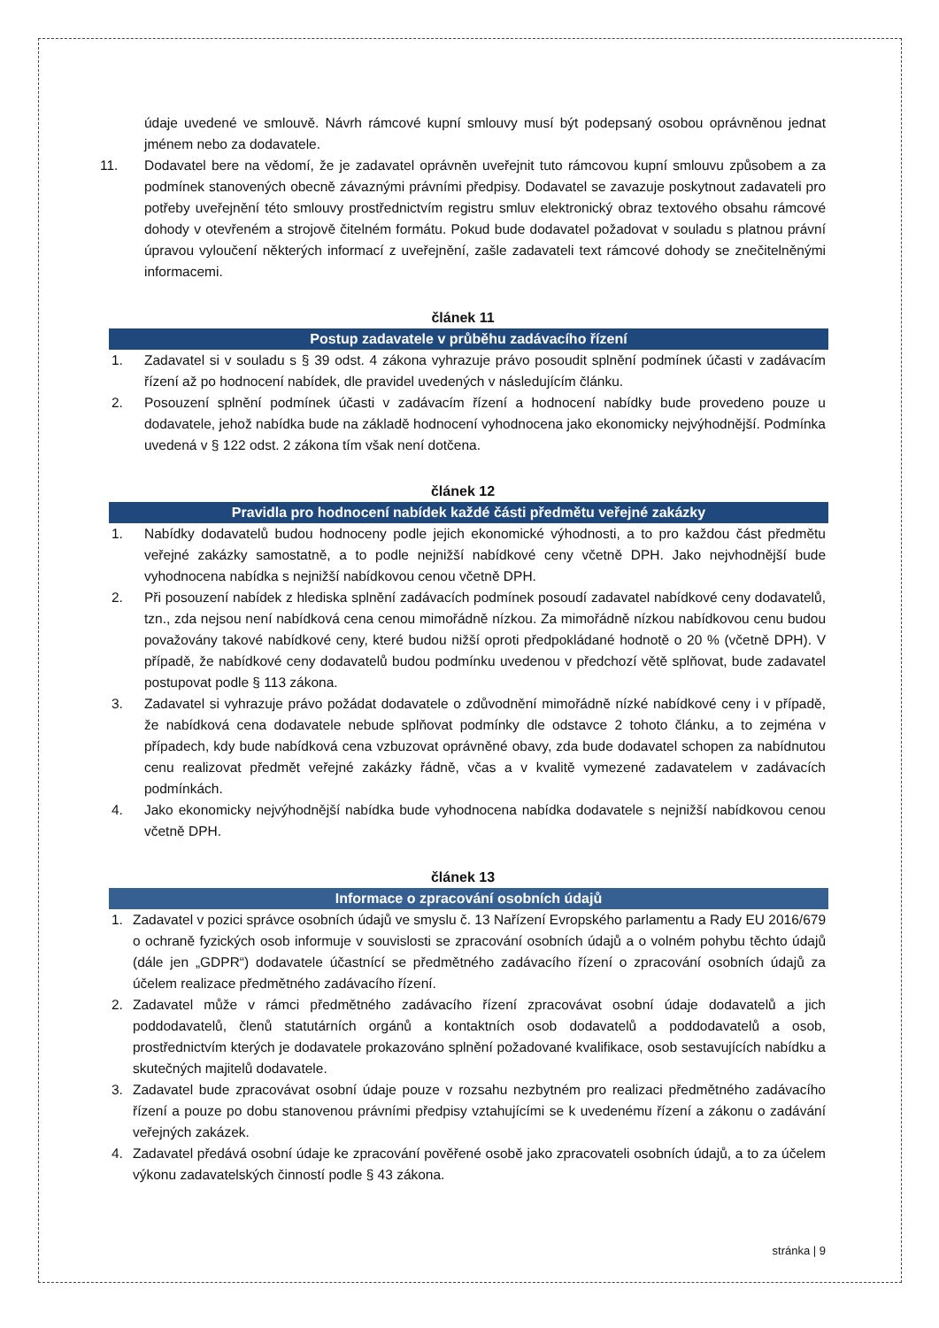údaje uvedené ve smlouvě. Návrh rámcové kupní smlouvy musí být podepsaný osobou oprávněnou jednat jménem nebo za dodavatele.
11. Dodavatel bere na vědomí, že je zadavatel oprávněn uveřejnit tuto rámcovou kupní smlouvu způsobem a za podmínek stanovených obecně závaznými právními předpisy. Dodavatel se zavazuje poskytnout zadavateli pro potřeby uveřejnění této smlouvy prostřednictvím registru smluv elektronický obraz textového obsahu rámcové dohody v otevřeném a strojově čitelném formátu. Pokud bude dodavatel požadovat v souladu s platnou právní úpravou vyloučení některých informací z uveřejnění, zašle zadavateli text rámcové dohody se znečitelněnými informacemi.
článek 11
Postup zadavatele v průběhu zadávacího řízení
1. Zadavatel si v souladu s § 39 odst. 4 zákona vyhrazuje právo posoudit splnění podmínek účasti v zadávacím řízení až po hodnocení nabídek, dle pravidel uvedených v následujícím článku.
2. Posouzení splnění podmínek účasti v zadávacím řízení a hodnocení nabídky bude provedeno pouze u dodavatele, jehož nabídka bude na základě hodnocení vyhodnocena jako ekonomicky nejvýhodnější. Podmínka uvedená v § 122 odst. 2 zákona tím však není dotčena.
článek 12
Pravidla pro hodnocení nabídek každé části předmětu veřejné zakázky
1. Nabídky dodavatelů budou hodnoceny podle jejich ekonomické výhodnosti, a to pro každou část předmětu veřejné zakázky samostatně, a to podle nejnižší nabídkové ceny včetně DPH. Jako nejvhodnější bude vyhodnocena nabídka s nejnižší nabídkovou cenou včetně DPH.
2. Při posouzení nabídek z hlediska splnění zadávacích podmínek posoudí zadavatel nabídkové ceny dodavatelů, tzn., zda nejsou není nabídková cena cenou mimořádně nízkou. Za mimořádně nízkou nabídkovou cenu budou považovány takové nabídkové ceny, které budou nižší oproti předpokládané hodnotě o 20 % (včetně DPH). V případě, že nabídkové ceny dodavatelů budou podmínku uvedenou v předchozí větě splňovat, bude zadavatel postupovat podle § 113 zákona.
3. Zadavatel si vyhrazuje právo požádat dodavatele o zdůvodnění mimořádně nízké nabídkové ceny i v případě, že nabídková cena dodavatele nebude splňovat podmínky dle odstavce 2 tohoto článku, a to zejména v případech, kdy bude nabídková cena vzbuzovat oprávněné obavy, zda bude dodavatel schopen za nabídnutou cenu realizovat předmět veřejné zakázky řádně, včas a v kvalitě vymezené zadavatelem v zadávacích podmínkách.
4. Jako ekonomicky nejvýhodnější nabídka bude vyhodnocena nabídka dodavatele s nejnižší nabídkovou cenou včetně DPH.
článek 13
Informace o zpracování osobních údajů
1. Zadavatel v pozici správce osobních údajů ve smyslu č. 13 Nařízení Evropského parlamentu a Rady EU 2016/679 o ochraně fyzických osob informuje v souvislosti se zpracování osobních údajů a o volném pohybu těchto údajů (dále jen „GDPR“) dodavatele účastnící se předmětného zadávacího řízení o zpracování osobních údajů za účelem realizace předmětného zadávacího řízení.
2. Zadavatel může v rámci předmětného zadávacího řízení zpracovávat osobní údaje dodavatelů a jich poddodavatelů, členů statutárních orgánů a kontaktních osob dodavatelů a poddodavatelů a osob, prostřednictvím kterých je dodavatele prokazováno splnění požadované kvalifikace, osob sestavujících nabídku a skutečných majitelů dodavatele.
3. Zadavatel bude zpracovávat osobní údaje pouze v rozsahu nezbytném pro realizaci předmětného zadávacího řízení a pouze po dobu stanovenou právními předpisy vztahujícími se k uvedenému řízení a zákonu o zadávání veřejných zakázek.
4. Zadavatel předává osobní údaje ke zpracování pověřené osobě jako zpracovateli osobních údajů, a to za účelem výkonu zadavatelských činností podle § 43 zákona.
stránka | 9